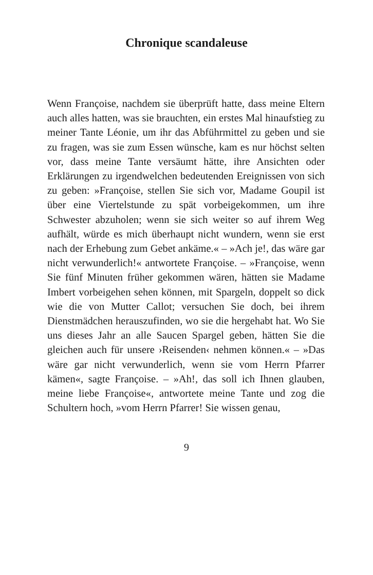Chronique scandaleuse
Wenn Françoise, nachdem sie überprüft hatte, dass meine Eltern auch alles hatten, was sie brauchten, ein erstes Mal hinaufstieg zu meiner Tante Léonie, um ihr das Abführmittel zu geben und sie zu fragen, was sie zum Essen wünsche, kam es nur höchst selten vor, dass meine Tante versäumt hätte, ihre Ansichten oder Erklärungen zu irgendwelchen bedeutenden Ereignissen von sich zu geben: »Françoise, stellen Sie sich vor, Madame Goupil ist über eine Viertelstunde zu spät vorbeigekommen, um ihre Schwester abzuholen; wenn sie sich weiter so auf ihrem Weg aufhält, würde es mich überhaupt nicht wundern, wenn sie erst nach der Erhebung zum Gebet ankäme.« – »Ach je!, das wäre gar nicht verwunderlich!« antwortete Françoise. – »Françoise, wenn Sie fünf Minuten früher gekommen wären, hätten sie Madame Imbert vorbeigehen sehen können, mit Spargeln, doppelt so dick wie die von Mutter Callot; versuchen Sie doch, bei ihrem Dienstmädchen herauszufinden, wo sie die hergehabt hat. Wo Sie uns dieses Jahr an alle Saucen Spargel geben, hätten Sie die gleichen auch für unsere ›Reisenden‹ nehmen können.« – »Das wäre gar nicht verwunderlich, wenn sie vom Herrn Pfarrer kämen«, sagte Françoise. – »Ah!, das soll ich Ihnen glauben, meine liebe Françoise«, antwortete meine Tante und zog die Schultern hoch, »vom Herrn Pfarrer! Sie wissen genau,
9